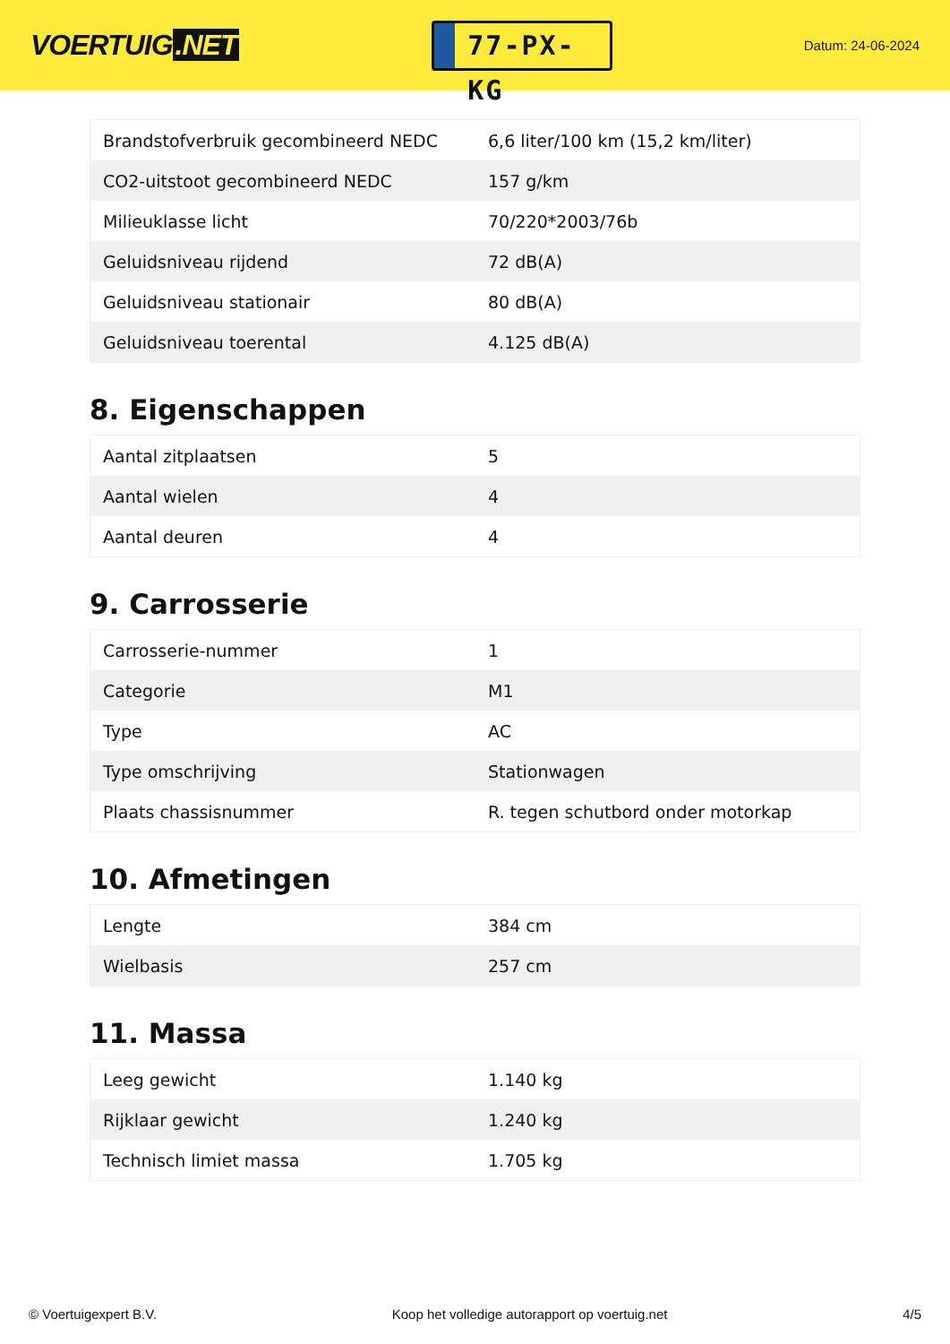VOERTUIG.NET
77-PX-KG
Datum: 24-06-2024
| Brandstofverbruik gecombineerd NEDC | 6,6 liter/100 km (15,2 km/liter) |
| CO2-uitstoot gecombineerd NEDC | 157 g/km |
| Milieuklasse licht | 70/220*2003/76b |
| Geluidsniveau rijdend | 72 dB(A) |
| Geluidsniveau stationair | 80 dB(A) |
| Geluidsniveau toerental | 4.125 dB(A) |
8. Eigenschappen
| Aantal zitplaatsen | 5 |
| Aantal wielen | 4 |
| Aantal deuren | 4 |
9. Carrosserie
| Carrosserie-nummer | 1 |
| Categorie | M1 |
| Type | AC |
| Type omschrijving | Stationwagen |
| Plaats chassisnummer | R. tegen schutbord onder motorkap |
10. Afmetingen
| Lengte | 384 cm |
| Wielbasis | 257 cm |
11. Massa
| Leeg gewicht | 1.140 kg |
| Rijklaar gewicht | 1.240 kg |
| Technisch limiet massa | 1.705 kg |
© Voertuigexpert B.V. Koop het volledige autorapport op voertuig.net
4/5